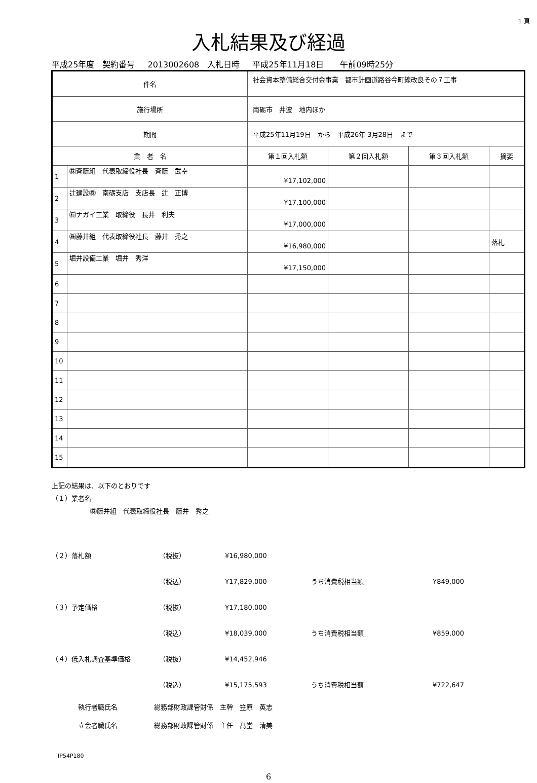1 頁
入札結果及び経過
平成25年度　契約番号 2013002608　入札日時 平成25年11月18日　　午前09時25分
| 件名 | | 社会資本整備総合交付金事業 都市計画道路谷今町線改良その７工事 | | | | |
| 施行場所 | | 南砺市 井波 地内ほか | | | | |
| 期間 | | 平成25年11月19日 から 平成26年 3月28日 まで | | | | |
| 業 者 名 | | | 第１回入札額 | 第２回入札額 | 第３回入札額 | 摘要 |
| 1 | ㈱斉藤組 代表取締役社長 斉藤 武幸 | | ¥17,102,000 | | | |
| 2 | 辻建設㈱ 南砺支店 支店長 辻 正博 | | ¥17,100,000 | | | |
| 3 | ㈲ナガイ工業 取締役 長井 利夫 | | ¥17,000,000 | | | |
| 4 | ㈱藤井組 代表取締役社長 藤井 秀之 | | ¥16,980,000 | | | 落札 |
| 5 | 堀井設備工業 堀井 秀洋 | | ¥17,150,000 | | | |
| 6 | | | | | | |
| 7 | | | | | | |
| 8 | | | | | | |
| 9 | | | | | | |
| 10 | | | | | | |
| 11 | | | | | | |
| 12 | | | | | | |
| 13 | | | | | | |
| 14 | | | | | | |
| 15 | | | | | | |
上記の結果は、以下のとおりです
（１）業者名
㈱藤井組　代表取締役社長　藤井　秀之
（２）落札額 （税抜） ¥16,980,000
（税込） ¥17,829,000 うち消費税相当額 ¥849,000
（３）予定価格 （税抜） ¥17,180,000
（税込） ¥18,039,000 うち消費税相当額 ¥859,000
（４）低入札調査基準価格 （税抜） ¥14,452,946
（税込） ¥15,175,593 うち消費税相当額 ¥722,647
執行者職氏名 総務部財政課管財係　主幹　笠原　英志
立会者職氏名 総務部財政課管財係　主任　髙堂　清美
IP54P180
6